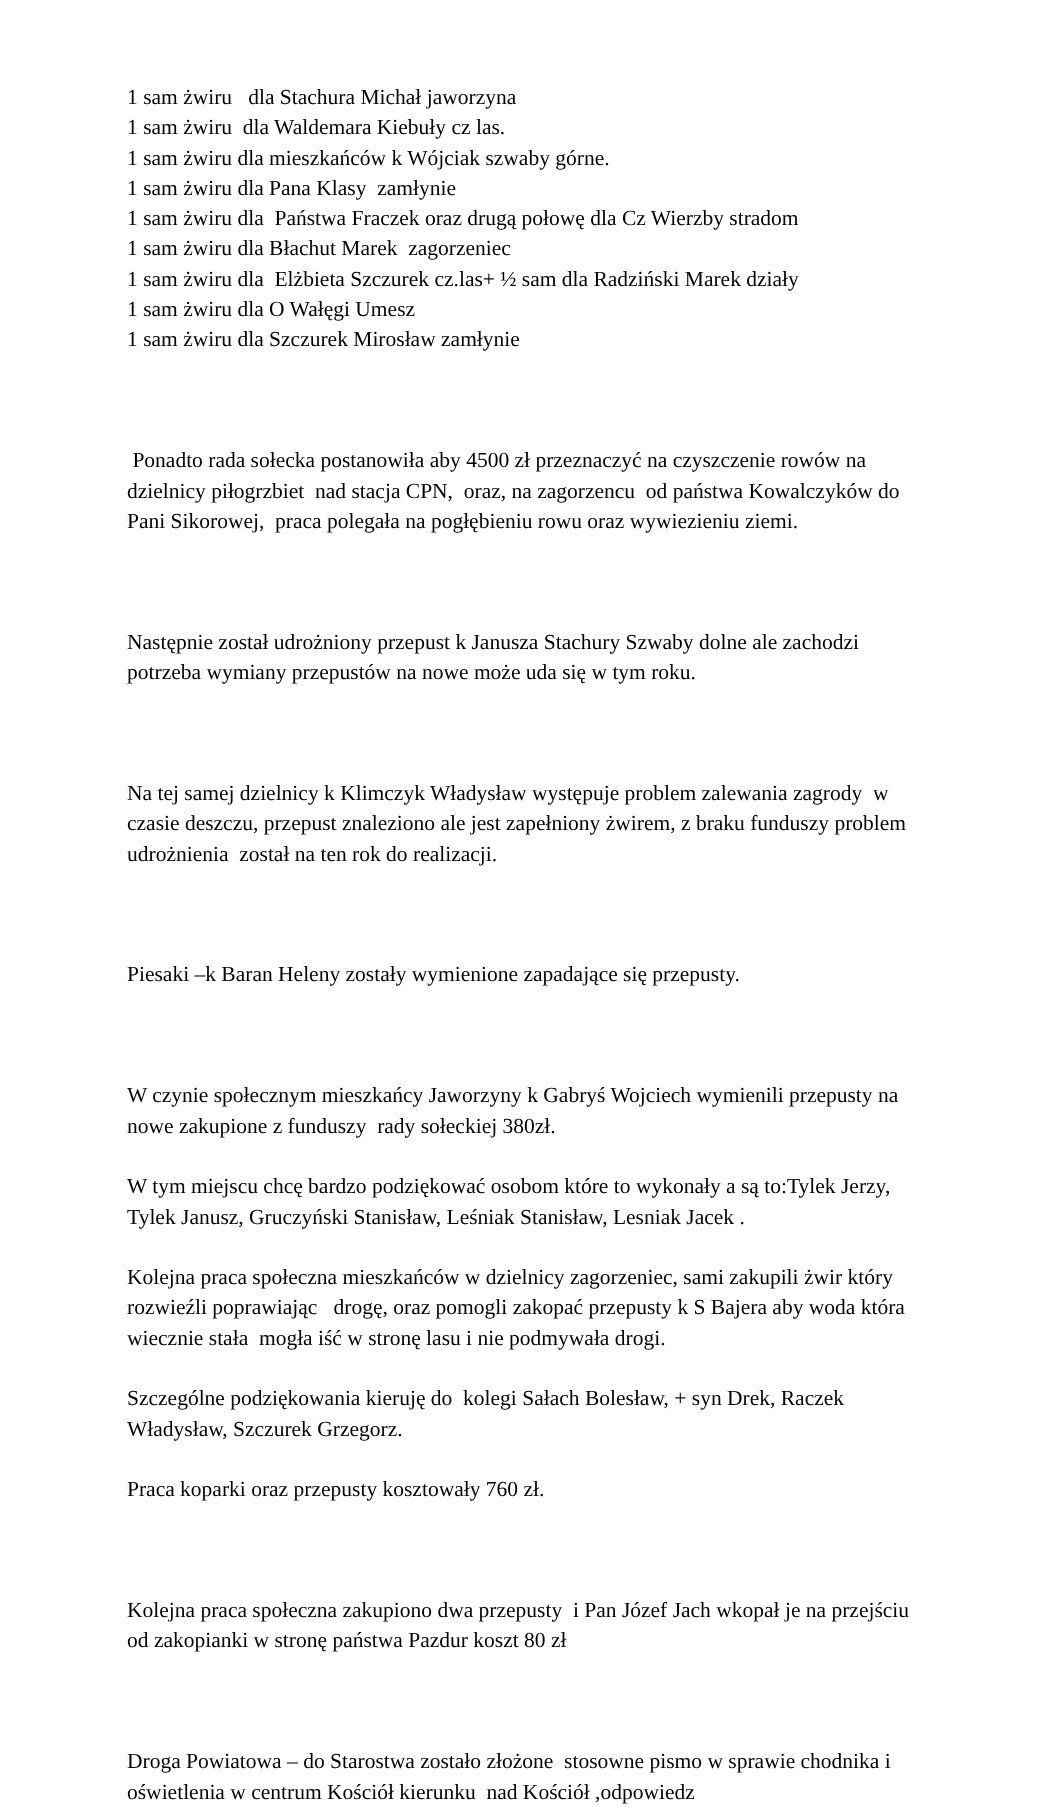1 sam żwiru dla Stachura Michał jaworzyna 1 sam żwiru dla Waldemara Kiebuły cz las. 1 sam żwiru dla mieszkańców k Wójciak szwaby górne. 1 sam żwiru dla Pana Klasy zamłynie 1 sam żwiru dla Państwa Fraczek oraz drugą połowę dla Cz Wierzby stradom 1 sam żwiru dla Błachut Marek zagorzeniec 1 sam żwiru dla Elżbieta Szczurek cz.las+ ½ sam dla Radziński Marek działy 1 sam żwiru dla O Wałęgi Umesz 1 sam żwiru dla Szczurek Mirosław zamłynie
Ponadto rada sołecka postanowiła aby 4500 zł przeznaczyć na czyszczenie rowów na dzielnicy piłogrzbiet nad stacja CPN, oraz, na zagorzencu od państwa Kowalczyków do Pani Sikorowej, praca polegała na pogłębieniu rowu oraz wywiezieniu ziemi.
Następnie został udrożniony przepust k Janusza Stachury Szwaby dolne ale zachodzi potrzeba wymiany przepustów na nowe może uda się w tym roku.
Na tej samej dzielnicy k Klimczyk Władysław występuje problem zalewania zagrody w czasie deszczu, przepust znaleziono ale jest zapełniony żwirem, z braku funduszy problem udrożnienia został na ten rok do realizacji.
Piesaki –k Baran Heleny zostały wymienione zapadające się przepusty.
W czynie społecznym mieszkańcy Jaworzyny k Gabryś Wojciech wymienili przepusty na nowe zakupione z funduszy rady sołeckiej 380zł.
W tym miejscu chcę bardzo podziękować osobom które to wykonały a są to:Tylek Jerzy, Tylek Janusz, Gruczyński Stanisław, Leśniak Stanisław, Lesniak Jacek .
Kolejna praca społeczna mieszkańców w dzielnicy zagorzeniec, sami zakupili żwir który rozwieźli poprawiając drogę, oraz pomogli zakopać przepusty k S Bajera aby woda która wiecznie stała mogła iść w stronę lasu i nie podmywała drogi.
Szczególne podziękowania kieruję do kolegi Sałach Bolesław, + syn Drek, Raczek Władysław, Szczurek Grzegorz.
Praca koparki oraz przepusty kosztowały 760 zł.
Kolejna praca społeczna zakupiono dwa przepusty i Pan Józef Jach wkopał je na przejściu od zakopianki w stronę państwa Pazdur koszt 80 zł
Droga Powiatowa – do Starostwa zostało złożone stosowne pismo w sprawie chodnika i oświetlenia w centrum Kościół kierunku nad Kościół ,odpowiedz